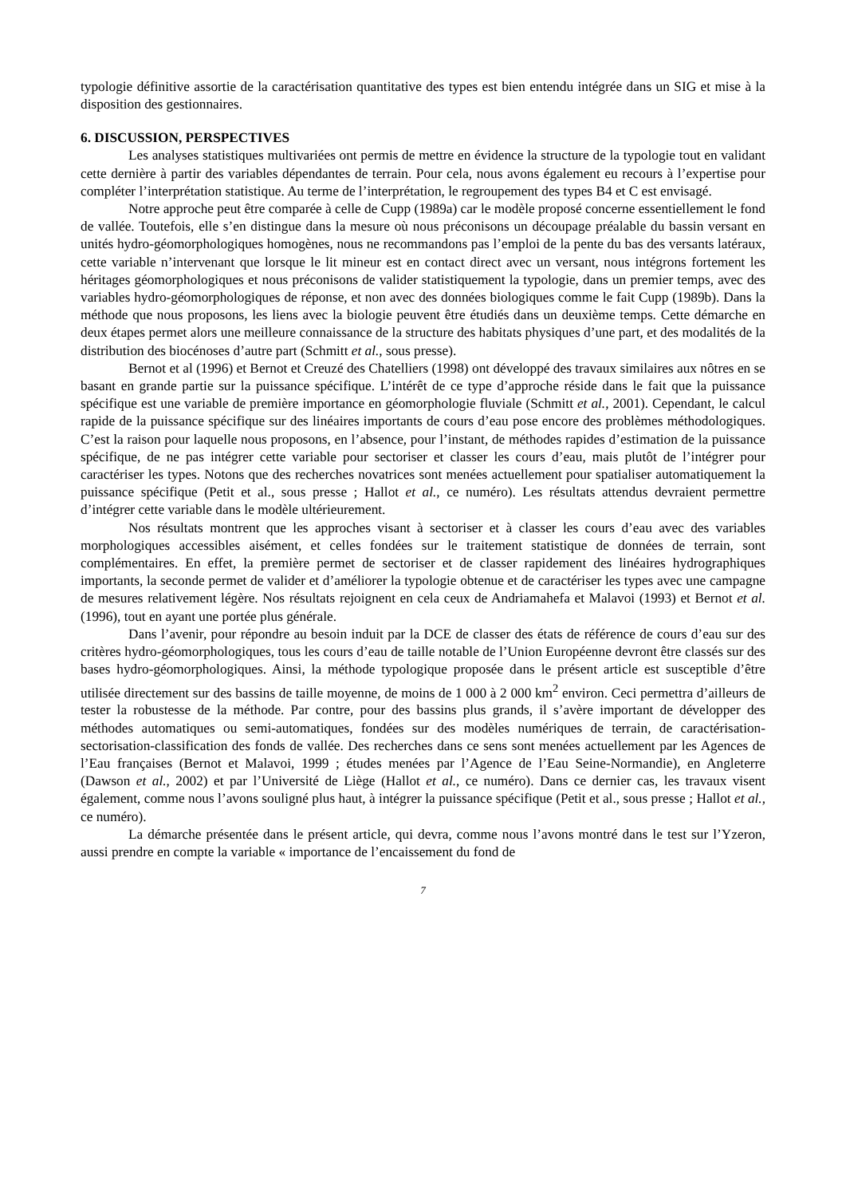typologie définitive assortie de la caractérisation quantitative des types est bien entendu intégrée dans un SIG et mise à la disposition des gestionnaires.
6. DISCUSSION, PERSPECTIVES
Les analyses statistiques multivariées ont permis de mettre en évidence la structure de la typologie tout en validant cette dernière à partir des variables dépendantes de terrain. Pour cela, nous avons également eu recours à l’expertise pour compléter l’interprétation statistique. Au terme de l’interprétation, le regroupement des types B4 et C est envisagé.
Notre approche peut être comparée à celle de Cupp (1989a) car le modèle proposé concerne essentiellement le fond de vallée. Toutefois, elle s’en distingue dans la mesure où nous préconisons un découpage préalable du bassin versant en unités hydro-géomorphologiques homogènes, nous ne recommandons pas l’emploi de la pente du bas des versants latéraux, cette variable n’intervenant que lorsque le lit mineur est en contact direct avec un versant, nous intégrons fortement les héritages géomorphologiques et nous préconisons de valider statistiquement la typologie, dans un premier temps, avec des variables hydro-géomorphologiques de réponse, et non avec des données biologiques comme le fait Cupp (1989b). Dans la méthode que nous proposons, les liens avec la biologie peuvent être étudiés dans un deuxième temps. Cette démarche en deux étapes permet alors une meilleure connaissance de la structure des habitats physiques d’une part, et des modalités de la distribution des biocénoses d’autre part (Schmitt et al., sous presse).
Bernot et al (1996) et Bernot et Creuzé des Chatelliers (1998) ont développé des travaux similaires aux nôtres en se basant en grande partie sur la puissance spécifique. L’intérêt de ce type d’approche réside dans le fait que la puissance spécifique est une variable de première importance en géomorphologie fluviale (Schmitt et al., 2001). Cependant, le calcul rapide de la puissance spécifique sur des linéaires importants de cours d’eau pose encore des problèmes méthodologiques. C’est la raison pour laquelle nous proposons, en l’absence, pour l’instant, de méthodes rapides d’estimation de la puissance spécifique, de ne pas intégrer cette variable pour sectoriser et classer les cours d’eau, mais plutôt de l’intégrer pour caractériser les types. Notons que des recherches novatrices sont menées actuellement pour spatialiser automatiquement la puissance spécifique (Petit et al., sous presse ; Hallot et al., ce numéro). Les résultats attendus devraient permettre d’intégrer cette variable dans le modèle ultérieurement.
Nos résultats montrent que les approches visant à sectoriser et à classer les cours d’eau avec des variables morphologiques accessibles aisément, et celles fondées sur le traitement statistique de données de terrain, sont complémentaires. En effet, la première permet de sectoriser et de classer rapidement des linéaires hydrographiques importants, la seconde permet de valider et d’améliorer la typologie obtenue et de caractériser les types avec une campagne de mesures relativement légère. Nos résultats rejoignent en cela ceux de Andriamahefa et Malavoi (1993) et Bernot et al. (1996), tout en ayant une portée plus générale.
Dans l’avenir, pour répondre au besoin induit par la DCE de classer des états de référence de cours d’eau sur des critères hydro-géomorphologiques, tous les cours d’eau de taille notable de l’Union Européenne devront être classés sur des bases hydro-géomorphologiques. Ainsi, la méthode typologique proposée dans le présent article est susceptible d’être utilisée directement sur des bassins de taille moyenne, de moins de 1 000 à 2 000 km<sup>2</sup> environ. Ceci permettra d’ailleurs de tester la robustesse de la méthode. Par contre, pour des bassins plus grands, il s’avère important de développer des méthodes automatiques ou semi-automatiques, fondées sur des modèles numériques de terrain, de caractérisation-sectorisation-classification des fonds de vallée. Des recherches dans ce sens sont menées actuellement par les Agences de l’Eau françaises (Bernot et Malavoi, 1999 ; études menées par l’Agence de l’Eau Seine-Normandie), en Angleterre (Dawson et al., 2002) et par l’Université de Liège (Hallot et al., ce numéro). Dans ce dernier cas, les travaux visent également, comme nous l’avons souligné plus haut, à intégrer la puissance spécifique (Petit et al., sous presse ; Hallot et al., ce numéro).
La démarche présentée dans le présent article, qui devra, comme nous l’avons montré dans le test sur l’Yzeron, aussi prendre en compte la variable « importance de l’encaissement du fond de
7